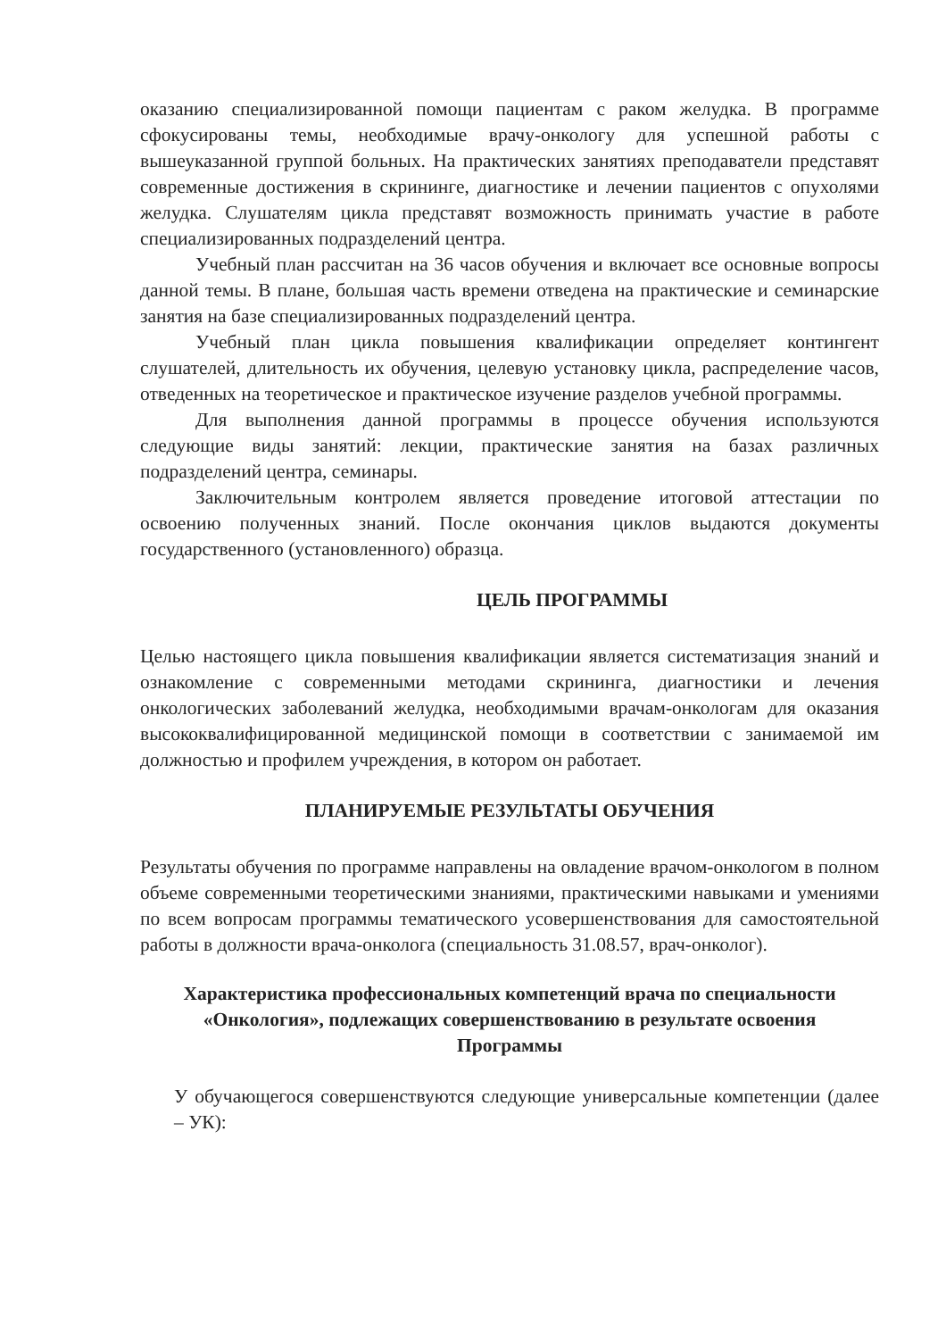оказанию специализированной помощи пациентам с раком желудка. В программе сфокусированы темы, необходимые врачу-онкологу для успешной работы с вышеуказанной группой больных. На практических занятиях преподаватели представят современные достижения в скрининге, диагностике и лечении пациентов с опухолями желудка. Слушателям цикла представят возможность принимать участие в работе специализированных подразделений центра.
Учебный план рассчитан на 36 часов обучения и включает все основные вопросы данной темы. В плане, большая часть времени отведена на практические и семинарские занятия на базе специализированных подразделений центра.
Учебный план цикла повышения квалификации определяет контингент слушателей, длительность их обучения, целевую установку цикла, распределение часов, отведенных на теоретическое и практическое изучение разделов учебной программы.
Для выполнения данной программы в процессе обучения используются следующие виды занятий: лекции, практические занятия на базах различных подразделений центра, семинары.
Заключительным контролем является проведение итоговой аттестации по освоению полученных знаний. После окончания циклов выдаются документы государственного (установленного) образца.
ЦЕЛЬ ПРОГРАММЫ
Целью настоящего цикла повышения квалификации является систематизация знаний и ознакомление с современными методами скрининга, диагностики и лечения онкологических заболеваний желудка, необходимыми врачам-онкологам для оказания высококвалифицированной медицинской помощи в соответствии с занимаемой им должностью и профилем учреждения, в котором он работает.
ПЛАНИРУЕМЫЕ РЕЗУЛЬТАТЫ ОБУЧЕНИЯ
Результаты обучения по программе направлены на овладение врачом-онкологом в полном объеме современными теоретическими знаниями, практическими навыками и умениями по всем вопросам программы тематического усовершенствования для самостоятельной работы в должности врача-онколога (специальность 31.08.57, врач-онколог).
Характеристика профессиональных компетенций врача по специальности «Онкология», подлежащих совершенствованию в результате освоения Программы
У обучающегося совершенствуются следующие универсальные компетенции (далее – УК):